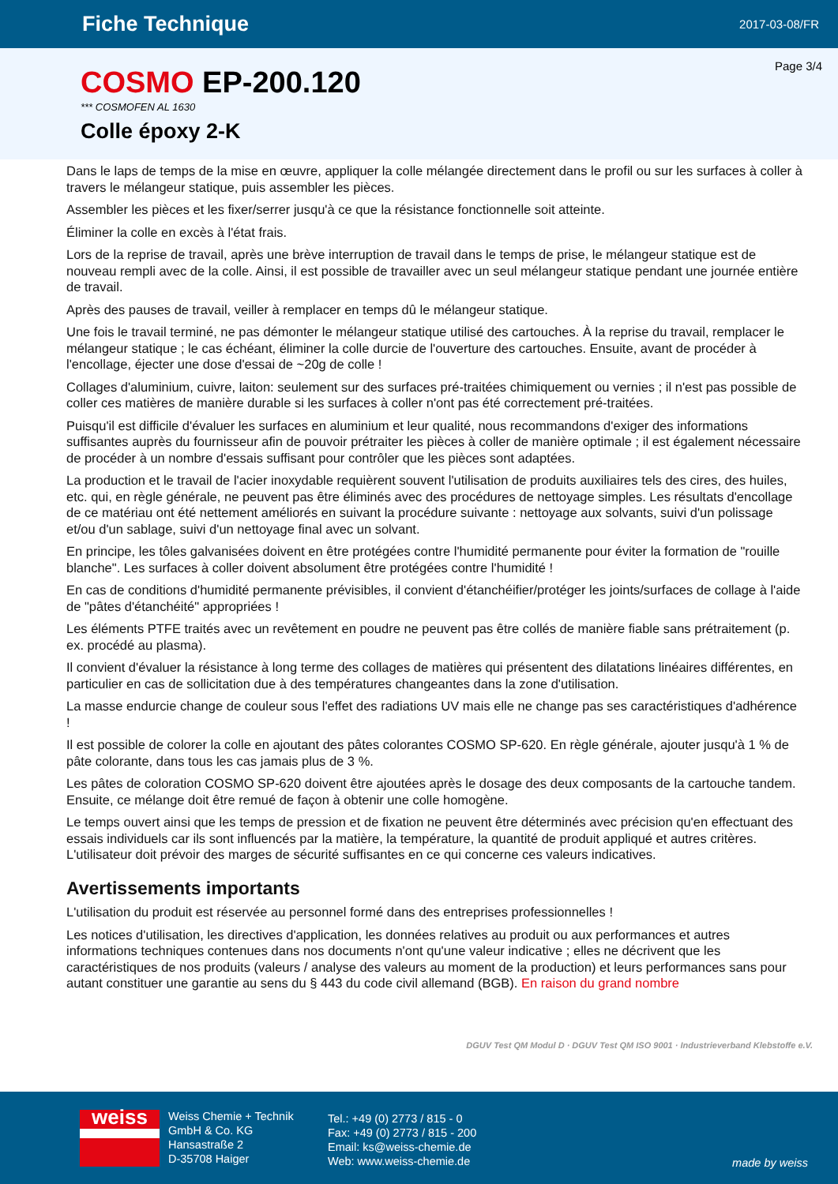Fiche Technique
2017-03-08/FR
Page 3/4
COSMO EP-200.120
*** COSMOFEN AL 1630
Colle époxy 2-K
Dans le laps de temps de la mise en œuvre, appliquer la colle mélangée directement dans le profil ou sur les surfaces à coller à travers le mélangeur statique, puis assembler les pièces.
Assembler les pièces et les fixer/serrer jusqu'à ce que la résistance fonctionnelle soit atteinte.
Éliminer la colle en excès à l'état frais.
Lors de la reprise de travail, après une brève interruption de travail dans le temps de prise, le mélangeur statique est de nouveau rempli avec de la colle. Ainsi, il est possible de travailler avec un seul mélangeur statique pendant une journée entière de travail.
Après des pauses de travail, veiller à remplacer en temps dû le mélangeur statique.
Une fois le travail terminé, ne pas démonter le mélangeur statique utilisé des cartouches. À la reprise du travail, remplacer le mélangeur statique ; le cas échéant, éliminer la colle durcie de l'ouverture des cartouches. Ensuite, avant de procéder à l'encollage, éjecter une dose d'essai de ~20g de colle !
Collages d'aluminium, cuivre, laiton: seulement sur des surfaces pré-traitées chimiquement ou vernies ; il n'est pas possible de coller ces matières de manière durable si les surfaces à coller n'ont pas été correctement pré-traitées.
Puisqu'il est difficile d'évaluer les surfaces en aluminium et leur qualité, nous recommandons d'exiger des informations suffisantes auprès du fournisseur afin de pouvoir prétraiter les pièces à coller de manière optimale ; il est également nécessaire de procéder à un nombre d'essais suffisant pour contrôler que les pièces sont adaptées.
La production et le travail de l'acier inoxydable requièrent souvent l'utilisation de produits auxiliaires tels des cires, des huiles, etc. qui, en règle générale, ne peuvent pas être éliminés avec des procédures de nettoyage simples. Les résultats d'encollage de ce matériau ont été nettement améliorés en suivant la procédure suivante : nettoyage aux solvants, suivi d'un polissage et/ou d'un sablage, suivi d'un nettoyage final avec un solvant.
En principe, les tôles galvanisées doivent en être protégées contre l'humidité permanente pour éviter la formation de "rouille blanche". Les surfaces à coller doivent absolument être protégées contre l'humidité !
En cas de conditions d'humidité permanente prévisibles, il convient d'étanchéifier/protéger les joints/surfaces de collage à l'aide de "pâtes d'étanchéité" appropriées !
Les éléments PTFE traités avec un revêtement en poudre ne peuvent pas être collés de manière fiable sans prétraitement (p. ex. procédé au plasma).
Il convient d'évaluer la résistance à long terme des collages de matières qui présentent des dilatations linéaires différentes, en particulier en cas de sollicitation due à des températures changeantes dans la zone d'utilisation.
La masse endurcie change de couleur sous l'effet des radiations UV mais elle ne change pas ses caractéristiques d'adhérence !
Il est possible de colorer la colle en ajoutant des pâtes colorantes COSMO SP-620. En règle générale, ajouter jusqu'à 1 % de pâte colorante, dans tous les cas jamais plus de 3 %.
Les pâtes de coloration COSMO SP-620 doivent être ajoutées après le dosage des deux composants de la cartouche tandem. Ensuite, ce mélange doit être remué de façon à obtenir une colle homogène.
Le temps ouvert ainsi que les temps de pression et de fixation ne peuvent être déterminés avec précision qu'en effectuant des essais individuels car ils sont influencés par la matière, la température, la quantité de produit appliqué et autres critères. L'utilisateur doit prévoir des marges de sécurité suffisantes en ce qui concerne ces valeurs indicatives.
Avertissements importants
L'utilisation du produit est réservée au personnel formé dans des entreprises professionnelles !
Les notices d'utilisation, les directives d'application, les données relatives au produit ou aux performances et autres informations techniques contenues dans nos documents n'ont qu'une valeur indicative ; elles ne décrivent que les caractéristiques de nos produits (valeurs / analyse des valeurs au moment de la production) et leurs performances sans pour autant constituer une garantie au sens du § 443 du code civil allemand (BGB). En raison du grand nombre
DGUV Test QM Modul D · DGUV Test QM ISO 9001 · Industrieverband Klebstoffe e.V.
weiss
Weiss Chemie + Technik
GmbH & Co. KG
Hansastraße 2
D-35708 Haiger
Tel.: +49 (0) 2773 / 815 - 0
Fax: +49 (0) 2773 / 815 - 200
Email: ks@weiss-chemie.de
Web: www.weiss-chemie.de
made by weiss